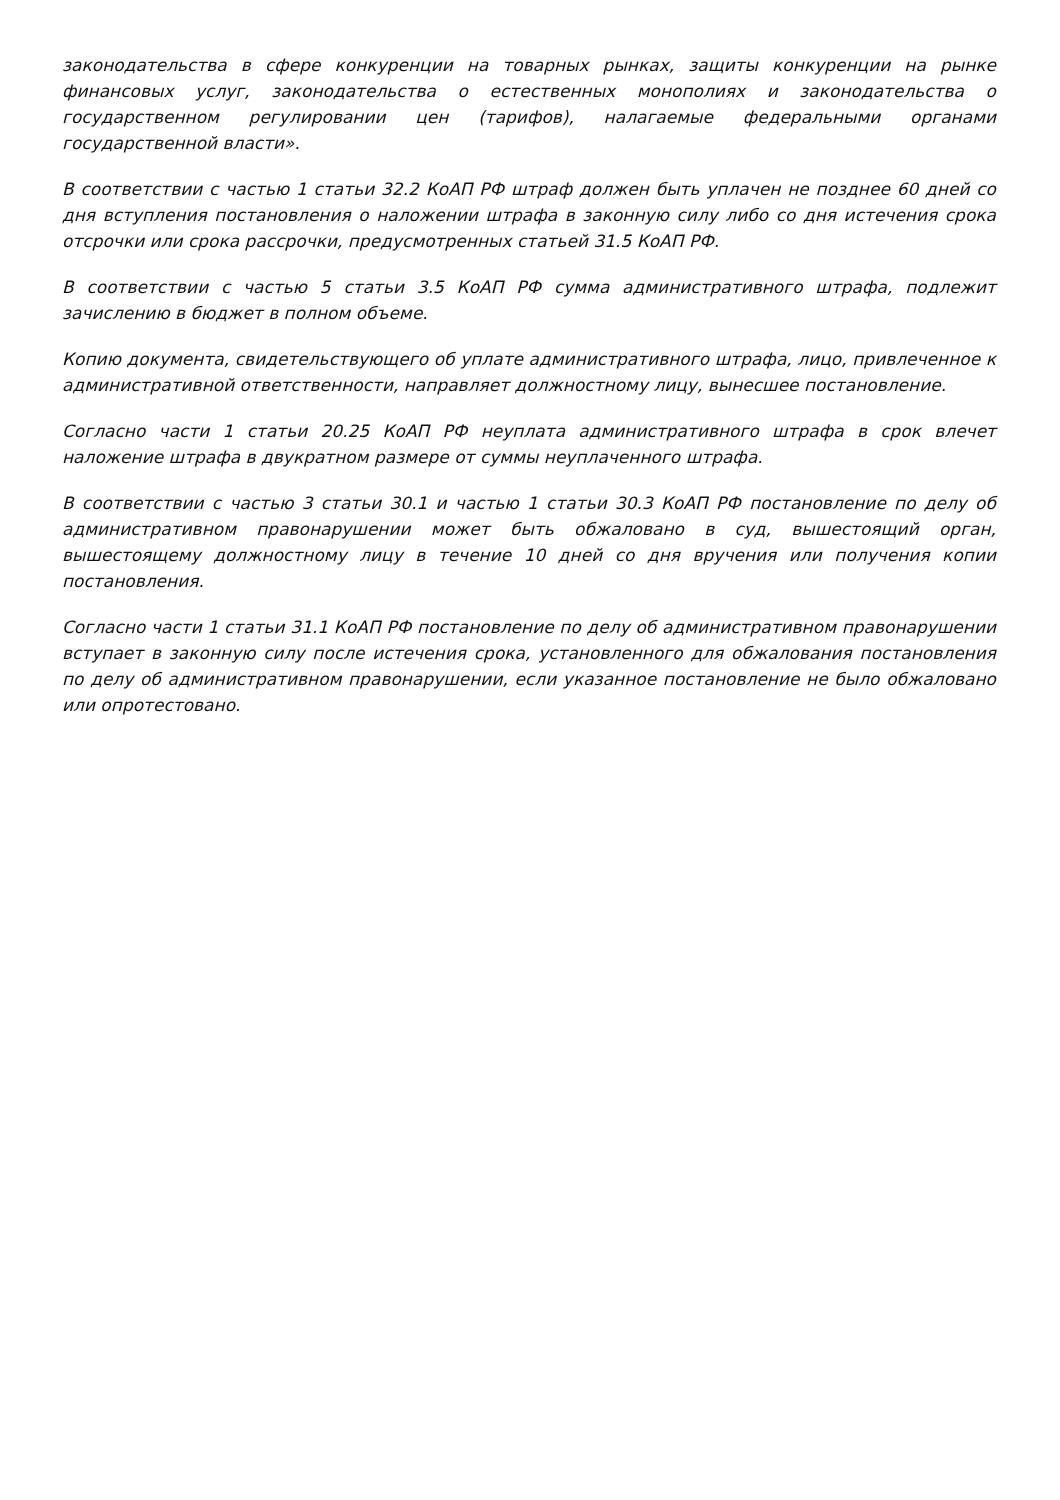законодательства в сфере конкуренции на товарных рынках, защиты конкуренции на рынке финансовых услуг, законодательства о естественных монополиях и законодательства о государственном регулировании цен (тарифов), налагаемые федеральными органами государственной власти».
В соответствии с частью 1 статьи 32.2 КоАП РФ штраф должен быть уплачен не позднее 60 дней со дня вступления постановления о наложении штрафа в законную силу либо со дня истечения срока отсрочки или срока рассрочки, предусмотренных статьей 31.5 КоАП РФ.
В соответствии с частью 5 статьи 3.5 КоАП РФ сумма административного штрафа, подлежит зачислению в бюджет в полном объеме.
Копию документа, свидетельствующего об уплате административного штрафа, лицо, привлеченное к административной ответственности, направляет должностному лицу, вынесшее постановление.
Согласно части 1 статьи 20.25 КоАП РФ неуплата административного штрафа в срок влечет наложение штрафа в двукратном размере от суммы неуплаченного штрафа.
В соответствии с частью 3 статьи 30.1 и частью 1 статьи 30.3 КоАП РФ постановление по делу об административном правонарушении может быть обжаловано в суд, вышестоящий орган, вышестоящему должностному лицу в течение 10 дней со дня вручения или получения копии постановления.
Согласно части 1 статьи 31.1 КоАП РФ постановление по делу об административном правонарушении вступает в законную силу после истечения срока, установленного для обжалования постановления по делу об административном правонарушении, если указанное постановление не было обжаловано или опротестовано.